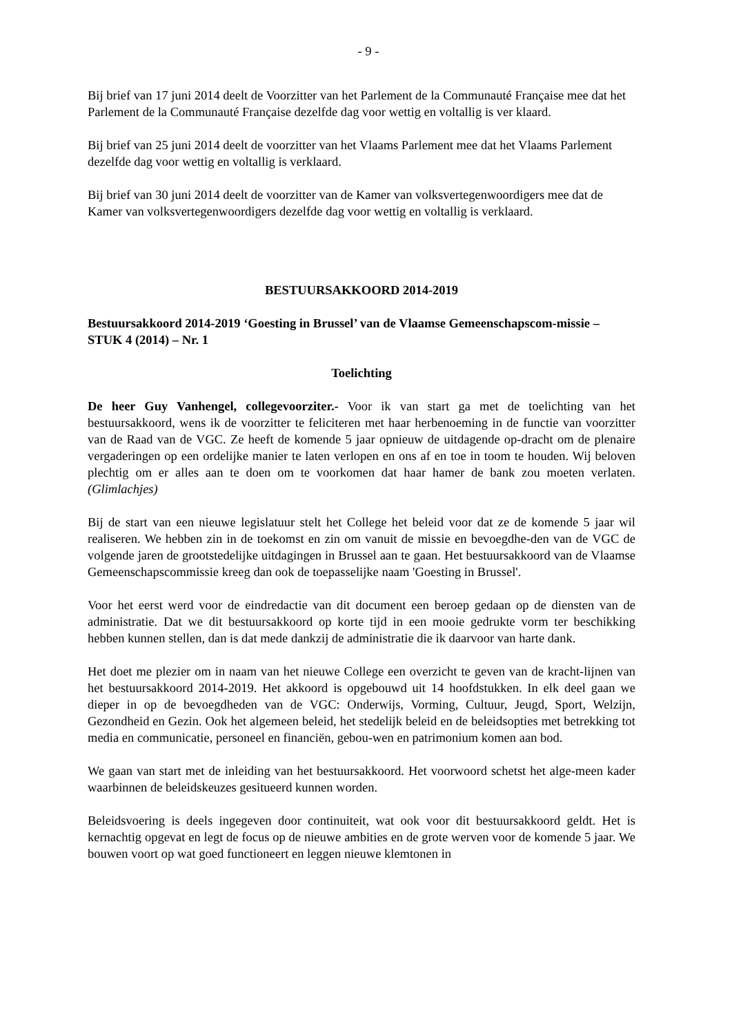- 9 -
Bij brief van 17 juni 2014 deelt de Voorzitter van het Parlement de la Communauté Française mee dat het Parlement de la Communauté Française dezelfde dag voor wettig en voltallig is ver klaard.
Bij brief van 25 juni 2014 deelt de voorzitter van het Vlaams Parlement mee dat het Vlaams Parlement dezelfde dag voor wettig en voltallig is verklaard.
Bij brief van 30 juni 2014 deelt de voorzitter van de Kamer van volksvertegenwoordigers mee dat de Kamer van volksvertegenwoordigers dezelfde dag voor wettig en voltallig is verklaard.
BESTUURSAKKOORD 2014-2019
Bestuursakkoord 2014-2019 ‘Goesting in Brussel’ van de Vlaamse Gemeenschapscom-missie – STUK 4 (2014) – Nr. 1
Toelichting
De heer Guy Vanhengel, collegevoorziter.- Voor ik van start ga met de toelichting van het bestuursakkoord, wens ik de voorzitter te feliciteren met haar herbenoeming in de functie van voorzitter van de Raad van de VGC. Ze heeft de komende 5 jaar opnieuw de uitdagende op-dracht om de plenaire vergaderingen op een ordelijke manier te laten verlopen en ons af en toe in toom te houden. Wij beloven plechtig om er alles aan te doen om te voorkomen dat haar hamer de bank zou moeten verlaten. (Glimlachjes)
Bij de start van een nieuwe legislatuur stelt het College het beleid voor dat ze de komende 5 jaar wil realiseren. We hebben zin in de toekomst en zin om vanuit de missie en bevoegdhe-den van de VGC de volgende jaren de grootstedelijke uitdagingen in Brussel aan te gaan. Het bestuursakkoord van de Vlaamse Gemeenschapscommissie kreeg dan ook de toepasselijke naam 'Goesting in Brussel'.
Voor het eerst werd voor de eindredactie van dit document een beroep gedaan op de diensten van de administratie. Dat we dit bestuursakkoord op korte tijd in een mooie gedrukte vorm ter beschikking hebben kunnen stellen, dan is dat mede dankzij de administratie die ik daarvoor van harte dank.
Het doet me plezier om in naam van het nieuwe College een overzicht te geven van de kracht-lijnen van het bestuursakkoord 2014-2019. Het akkoord is opgebouwd uit 14 hoofdstukken. In elk deel gaan we dieper in op de bevoegdheden van de VGC: Onderwijs, Vorming, Cultuur, Jeugd, Sport, Welzijn, Gezondheid en Gezin. Ook het algemeen beleid, het stedelijk beleid en de beleidsopties met betrekking tot media en communicatie, personeel en financiën, gebou-wen en patrimonium komen aan bod.
We gaan van start met de inleiding van het bestuursakkoord. Het voorwoord schetst het alge-meen kader waarbinnen de beleidskeuzes gesitueerd kunnen worden.
Beleidsvoering is deels ingegeven door continuiteit, wat ook voor dit bestuursakkoord geldt. Het is kernachtig opgevat en legt de focus op de nieuwe ambities en de grote werven voor de komende 5 jaar. We bouwen voort op wat goed functioneert en leggen nieuwe klemtonen in